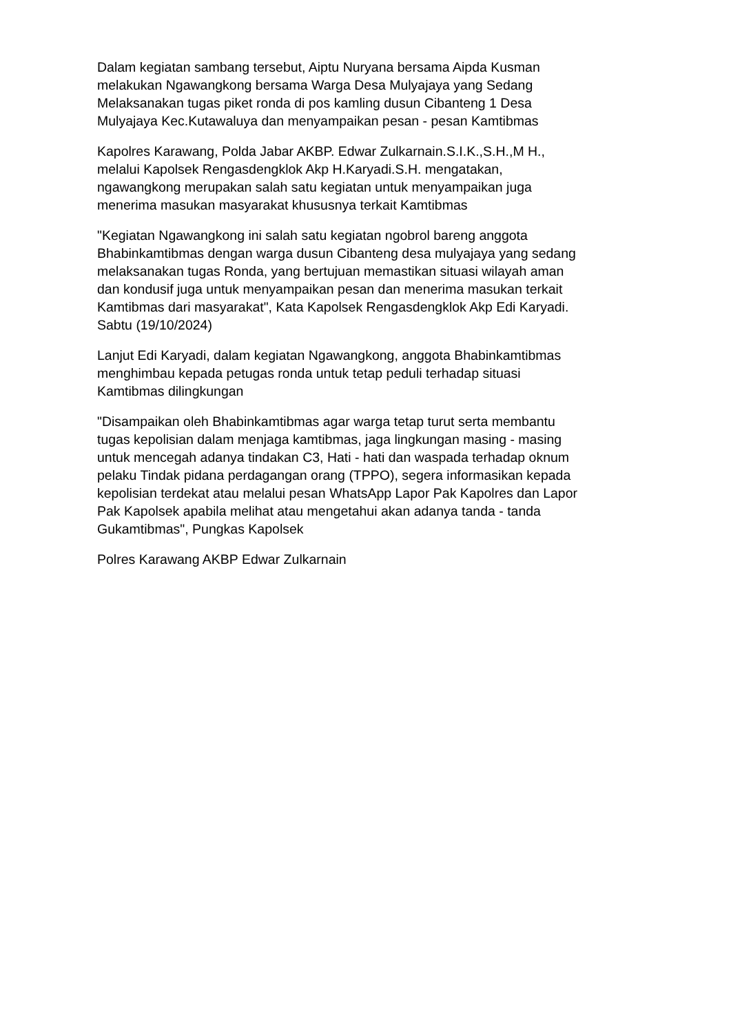Dalam kegiatan sambang tersebut, Aiptu Nuryana bersama Aipda Kusman
melakukan Ngawangkong bersama Warga Desa Mulyajaya yang Sedang
Melaksanakan tugas piket ronda di pos kamling dusun Cibanteng 1 Desa
Mulyajaya Kec.Kutawaluya dan menyampaikan pesan - pesan Kamtibmas
Kapolres Karawang, Polda Jabar AKBP. Edwar Zulkarnain.S.I.K.,S.H.,M H.,
melalui Kapolsek Rengasdengklok Akp H.Karyadi.S.H. mengatakan,
ngawangkong merupakan salah satu kegiatan untuk menyampaikan juga
menerima masukan masyarakat khususnya terkait Kamtibmas
"Kegiatan Ngawangkong ini salah satu kegiatan ngobrol bareng anggota
Bhabinkamtibmas dengan warga dusun Cibanteng desa mulyajaya yang sedang
melaksanakan tugas Ronda, yang bertujuan memastikan situasi wilayah aman
dan kondusif juga untuk menyampaikan pesan dan menerima masukan terkait
Kamtibmas dari masyarakat", Kata Kapolsek Rengasdengklok Akp Edi Karyadi.
Sabtu (19/10/2024)
Lanjut Edi Karyadi, dalam kegiatan Ngawangkong, anggota Bhabinkamtibmas
menghimbau kepada petugas ronda untuk tetap peduli terhadap situasi
Kamtibmas dilingkungan
"Disampaikan oleh Bhabinkamtibmas agar warga tetap turut serta membantu
tugas kepolisian dalam menjaga kamtibmas, jaga lingkungan masing - masing
untuk mencegah adanya tindakan C3, Hati - hati dan waspada terhadap oknum
pelaku Tindak pidana perdagangan orang (TPPO), segera informasikan kepada
kepolisian terdekat atau melalui pesan WhatsApp Lapor Pak Kapolres dan Lapor
Pak Kapolsek apabila melihat atau mengetahui akan adanya tanda - tanda
Gukamtibmas", Pungkas Kapolsek
Polres Karawang AKBP Edwar Zulkarnain